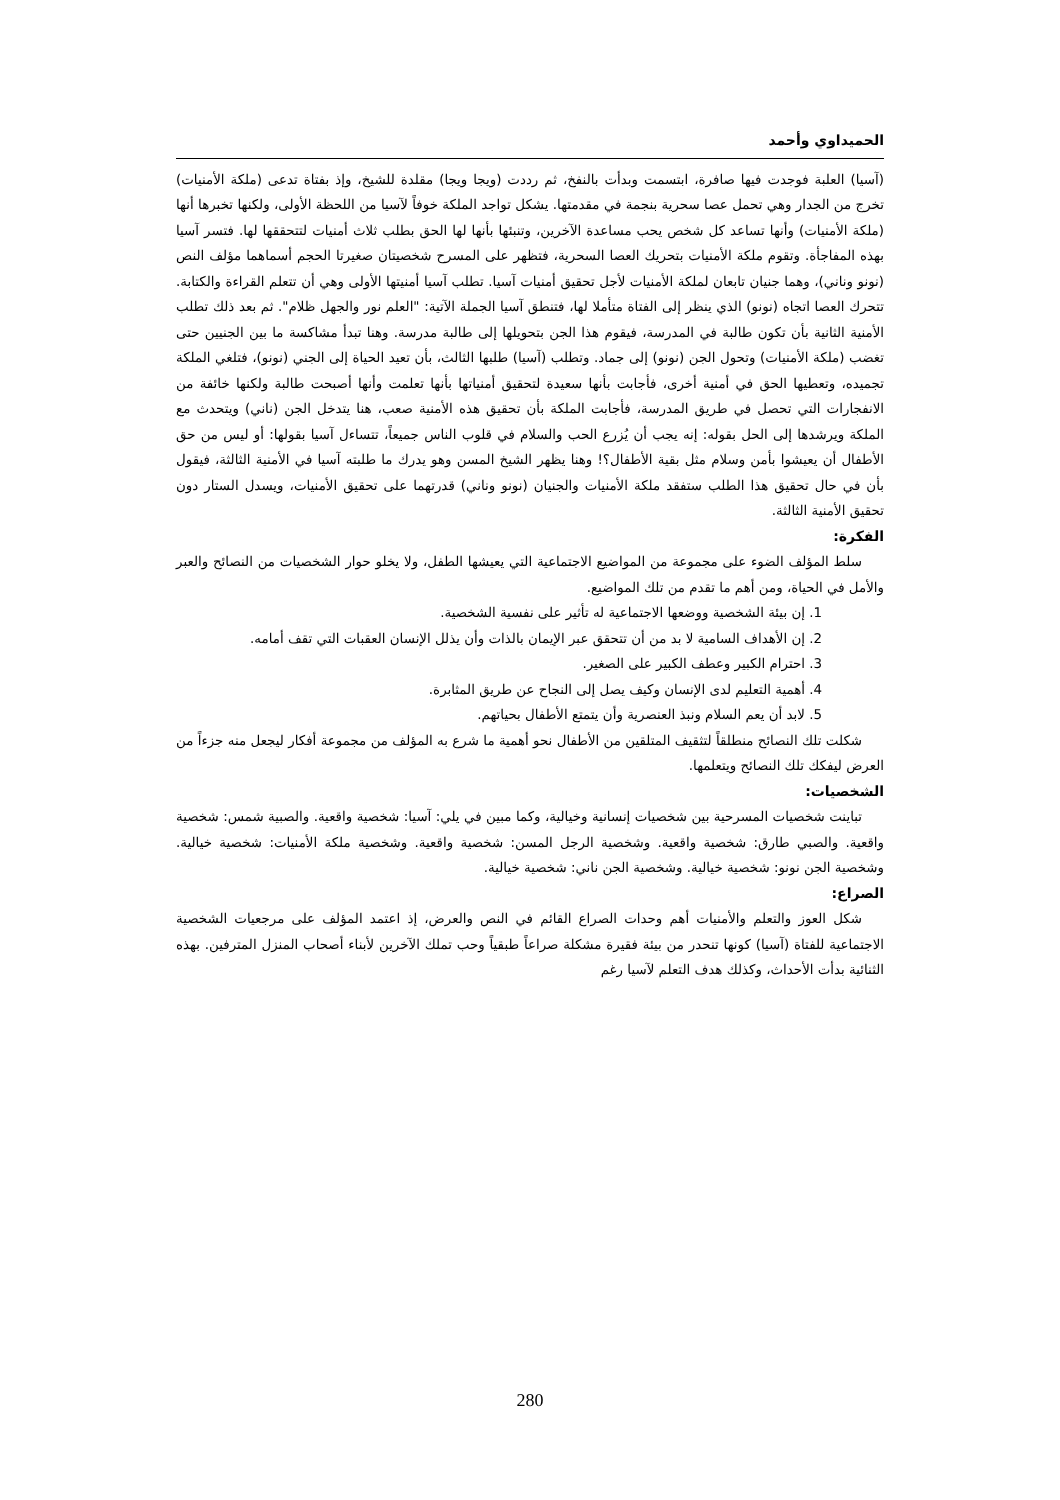الحميداوي وأحمد
(آسيا) العلبة فوجدت فيها صافرة، ابتسمت وبدأت بالنفخ، ثم رددت (ويجا ويجا) مقلدة للشيخ، وإذ بفتاة تدعى (ملكة الأمنيات) تخرج من الجدار وهي تحمل عصا سحرية بنجمة في مقدمتها. يشكل تواجد الملكة خوفاً لآسيا من اللحظة الأولى، ولكنها تخبرها أنها (ملكة الأمنيات) وأنها تساعد كل شخص يحب مساعدة الآخرين، وتنبئها بأنها لها الحق بطلب ثلاث أمنيات لتتحققها لها. فتسر آسيا بهذه المفاجأة. وتقوم ملكة الأمنيات بتحريك العصا السحرية، فتظهر على المسرح شخصيتان صغيرتا الحجم أسماهما مؤلف النص (نونو وناني)، وهما جنيان تابعان لملكة الأمنيات لأجل تحقيق أمنيات آسيا. تطلب آسيا أمنيتها الأولى وهي أن تتعلم القراءة والكتابة. تتحرك العصا اتجاه (نونو) الذي ينظر إلى الفتاة متأملا لها، فتنطق آسيا الجملة الآتية: "العلم نور والجهل ظلام". ثم بعد ذلك تطلب الأمنية الثانية بأن تكون طالبة في المدرسة، فيقوم هذا الجن بتحويلها إلى طالبة مدرسة. وهنا تبدأ مشاكسة ما بين الجنيين حتى تغضب (ملكة الأمنيات) وتحول الجن (نونو) إلى جماد. وتطلب (آسيا) طلبها الثالث، بأن تعيد الحياة إلى الجني (نونو)، فتلغي الملكة تجميده، وتعطيها الحق في أمنية أخرى، فأجابت بأنها سعيدة لتحقيق أمنياتها بأنها تعلمت وأنها أصبحت طالبة ولكنها خائفة من الانفجارات التي تحصل في طريق المدرسة، فأجابت الملكة بأن تحقيق هذه الأمنية صعب، هنا يتدخل الجن (ناني) ويتحدث مع الملكة ويرشدها إلى الحل بقوله: إنه يجب أن يُزرع الحب والسلام في قلوب الناس جميعاً، تتساءل آسيا بقولها: أو ليس من حق الأطفال أن يعيشوا بأمن وسلام مثل بقية الأطفال؟! وهنا يظهر الشيخ المسن وهو يدرك ما طلبته آسيا في الأمنية الثالثة، فيقول بأن في حال تحقيق هذا الطلب ستفقد ملكة الأمنيات والجنيان (نونو وناني) قدرتهما على تحقيق الأمنيات، ويسدل الستار دون تحقيق الأمنية الثالثة.
الفكرة:
سلط المؤلف الضوء على مجموعة من المواضيع الاجتماعية التي يعيشها الطفل، ولا يخلو حوار الشخصيات من النصائح والعبر والأمل في الحياة، ومن أهم ما تقدم من تلك المواضيع.
1. إن بيئة الشخصية ووضعها الاجتماعية له تأثير على نفسية الشخصية.
2. إن الأهداف السامية لا بد من أن تتحقق عبر الإيمان بالذات وأن يذلل الإنسان العقبات التي تقف أمامه.
3. احترام الكبير وعطف الكبير على الصغير.
4. أهمية التعليم لدى الإنسان وكيف يصل إلى النجاح عن طريق المثابرة.
5. لابد أن يعم السلام ونبذ العنصرية وأن يتمتع الأطفال بحياتهم.
شكلت تلك النصائح منطلقاً لتثقيف المتلقين من الأطفال نحو أهمية ما شرع به المؤلف من مجموعة أفكار ليجعل منه جزءاً من العرض ليفكك تلك النصائح ويتعلمها.
الشخصيات:
تباينت شخصيات المسرحية بين شخصيات إنسانية وخيالية، وكما مبين في يلي: آسيا: شخصية واقعية. والصبية شمس: شخصية واقعية. والصبي طارق: شخصية واقعية. وشخصية الرجل المسن: شخصية واقعية. وشخصية ملكة الأمنيات: شخصية خيالية. وشخصية الجن نونو: شخصية خيالية. وشخصية الجن ناني: شخصية خيالية.
الصراع:
شكل العوز والتعلم والأمنيات أهم وحدات الصراع القائم في النص والعرض، إذ اعتمد المؤلف على مرجعيات الشخصية الاجتماعية للفتاة (آسيا) كونها تنحدر من بيئة فقيرة مشكلة صراعاً طبقياً وحب تملك الآخرين لأبناء أصحاب المنزل المترفين. بهذه الثنائية بدأت الأحداث، وكذلك هدف التعلم لآسيا رغم
280